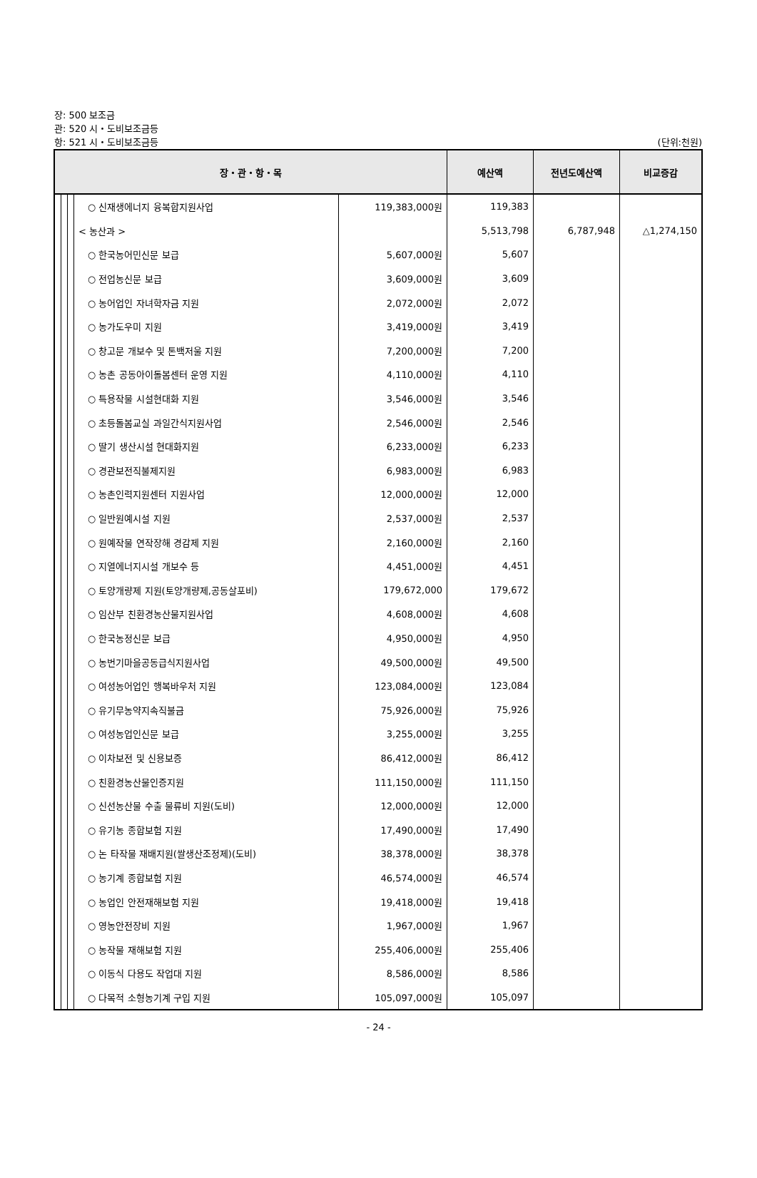장: 500 보조금
관: 520 시・도비보조금등
항: 521 시・도비보조금등 (단위:천원)
| 장・관・항・목 | | | | | 예산액 | 전년도예산액 | 비교증감 |
| --- | --- | --- | --- | --- | --- | --- | --- |
| | | | ○ 신재생에너지 융복합지원사업 | 119,383,000원 | 119,383 | | |
| | | | < 농산과 > | | 5,513,798 | 6,787,948 | △1,274,150 |
| | | | ○ 한국농어민신문 보급 | 5,607,000원 | 5,607 | | |
| | | | ○ 전업농신문 보급 | 3,609,000원 | 3,609 | | |
| | | | ○ 농어업인 자녀학자금 지원 | 2,072,000원 | 2,072 | | |
| | | | ○ 농가도우미 지원 | 3,419,000원 | 3,419 | | |
| | | | ○ 창고문 개보수 및 톤백저울 지원 | 7,200,000원 | 7,200 | | |
| | | | ○ 농촌 공동아이돌봄센터 운영 지원 | 4,110,000원 | 4,110 | | |
| | | | ○ 특용작물 시설현대화 지원 | 3,546,000원 | 3,546 | | |
| | | | ○ 초등돌봄교실 과일간식지원사업 | 2,546,000원 | 2,546 | | |
| | | | ○ 딸기 생산시설 현대화지원 | 6,233,000원 | 6,233 | | |
| | | | ○ 경관보전직불제지원 | 6,983,000원 | 6,983 | | |
| | | | ○ 농촌인력지원센터 지원사업 | 12,000,000원 | 12,000 | | |
| | | | ○ 일반원예시설 지원 | 2,537,000원 | 2,537 | | |
| | | | ○ 원예작물 연작장해 경감제 지원 | 2,160,000원 | 2,160 | | |
| | | | ○ 지열에너지시설 개보수 등 | 4,451,000원 | 4,451 | | |
| | | | ○ 토양개량제 지원(토양개량제,공동살포비) | 179,672,000 | 179,672 | | |
| | | | ○ 임산부 친환경농산물지원사업 | 4,608,000원 | 4,608 | | |
| | | | ○ 한국농정신문 보급 | 4,950,000원 | 4,950 | | |
| | | | ○ 농번기마을공동급식지원사업 | 49,500,000원 | 49,500 | | |
| | | | ○ 여성농어업인 행복바우처 지원 | 123,084,000원 | 123,084 | | |
| | | | ○ 유기무농약지속직불금 | 75,926,000원 | 75,926 | | |
| | | | ○ 여성농업인신문 보급 | 3,255,000원 | 3,255 | | |
| | | | ○ 이차보전 및 신용보증 | 86,412,000원 | 86,412 | | |
| | | | ○ 친환경농산물인증지원 | 111,150,000원 | 111,150 | | |
| | | | ○ 신선농산물 수출 물류비 지원(도비) | 12,000,000원 | 12,000 | | |
| | | | ○ 유기농 종합보험 지원 | 17,490,000원 | 17,490 | | |
| | | | ○ 논 타작물 재배지원(쌀생산조정제)(도비) | 38,378,000원 | 38,378 | | |
| | | | ○ 농기계 종합보험 지원 | 46,574,000원 | 46,574 | | |
| | | | ○ 농업인 안전재해보험 지원 | 19,418,000원 | 19,418 | | |
| | | | ○ 영농안전장비 지원 | 1,967,000원 | 1,967 | | |
| | | | ○ 농작물 재해보험 지원 | 255,406,000원 | 255,406 | | |
| | | | ○ 이동식 다용도 작업대 지원 | 8,586,000원 | 8,586 | | |
| | | | ○ 다목적 소형농기계 구입 지원 | 105,097,000원 | 105,097 | | |
- 24 -